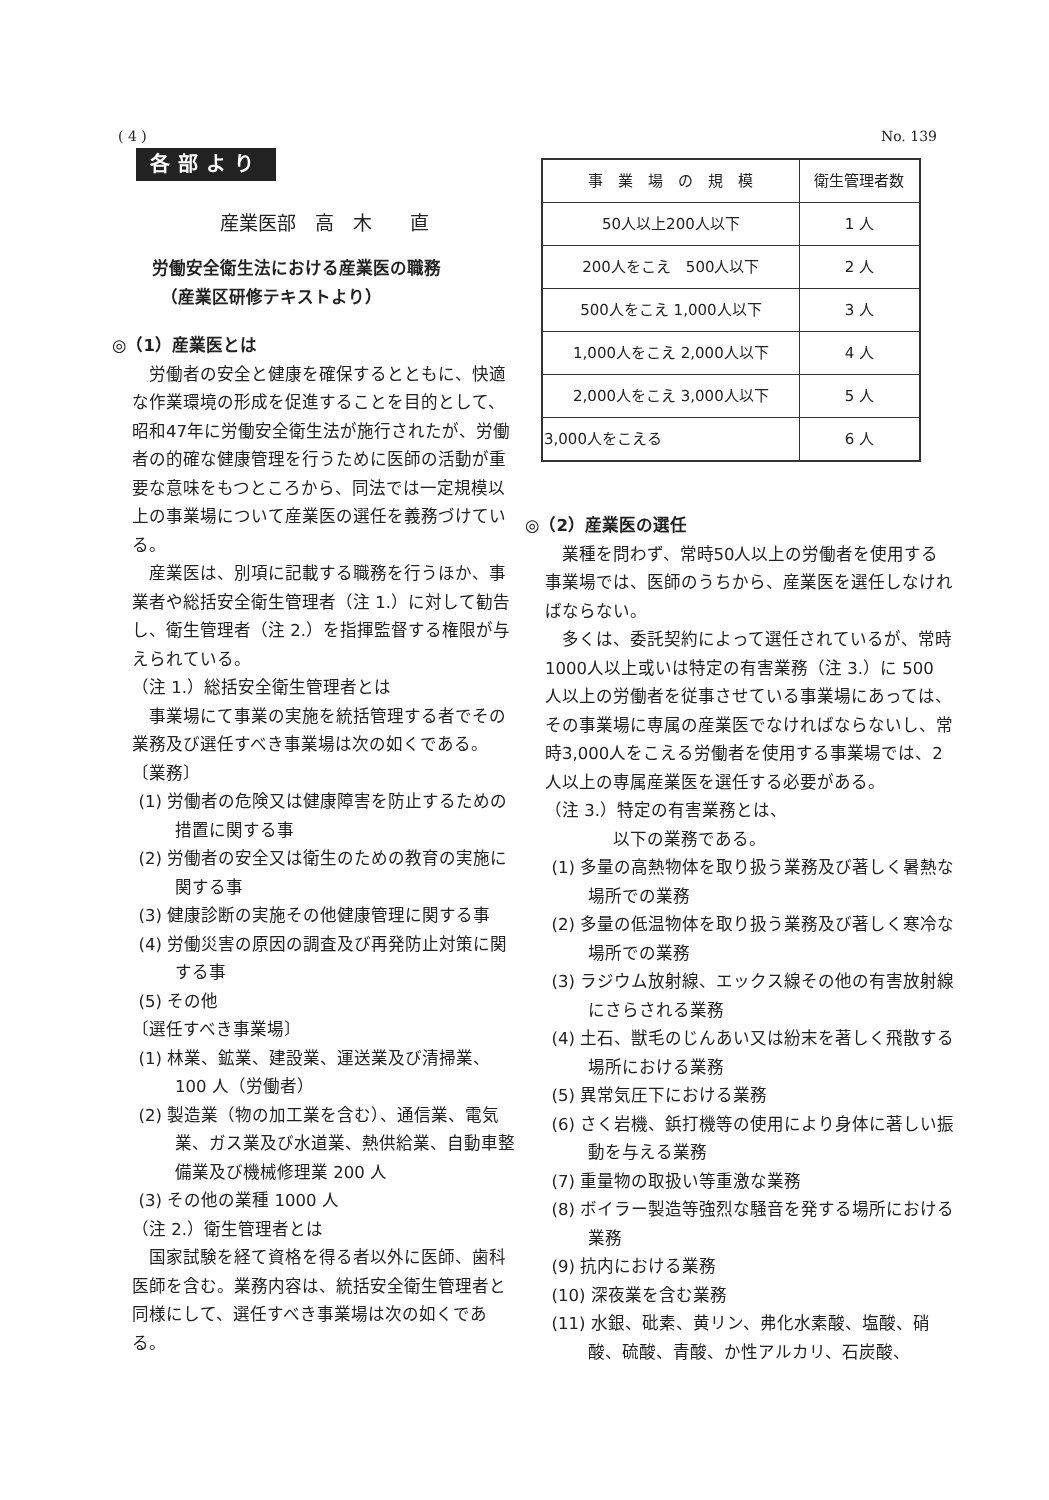( 4 ) No. 139
各部より
産業医部　高　木　　直
労働安全衛生法における産業医の職務
　（産業区研修テキストより）
◎（1）産業医とは
労働者の安全と健康を確保するとともに、快適な作業環境の形成を促進することを目的として、昭和47年に労働安全衛生法が施行されたが、労働者の的確な健康管理を行うために医師の活動が重要な意味をもつところから、同法では一定規模以上の事業場について産業医の選任を義務づけている。
産業医は、別項に記載する職務を行うほか、事業者や総括安全衛生管理者（注 1.）に対して勧告し、衛生管理者（注 2.）を指揮監督する権限が与えられている。
（注 1.）総括安全衛生管理者とは
事業場にて事業の実施を統括管理する者でその業務及び選任すべき事業場は次の如くである。
〔業務〕
(1) 労働者の危険又は健康障害を防止するための措置に関する事
(2) 労働者の安全又は衛生のための教育の実施に関する事
(3) 健康診断の実施その他健康管理に関する事
(4) 労働災害の原因の調査及び再発防止対策に関する事
(5) その他
〔選任すべき事業場〕
(1) 林業、鉱業、建設業、運送業及び清掃業、100 人（労働者）
(2) 製造業（物の加工業を含む）、通信業、電気業、ガス業及び水道業、熱供給業、自動車整備業及び機械修理業 200 人
(3) その他の業種 1000 人
（注 2.）衛生管理者とは
国家試験を経て資格を得る者以外に医師、歯科医師を含む。業務内容は、統括安全衛生管理者と同様にして、選任すべき事業場は次の如くである。
| 事 業 場 の 規 模 | 衛生管理者数 |
| 50人以上200人以下 | 1 人 |
| 200人をこえ 500人以下 | 2 人 |
| 500人をこえ 1,000人以下 | 3 人 |
| 1,000人をこえ 2,000人以下 | 4 人 |
| 2,000人をこえ 3,000人以下 | 5 人 |
| 3,000人をこえる | 6 人 |
◎（2）産業医の選任
業種を問わず、常時50人以上の労働者を使用する事業場では、医師のうちから、産業医を選任しなければならない。
多くは、委託契約によって選任されているが、常時1000人以上或いは特定の有害業務（注 3.）に 500 人以上の労働者を従事させている事業場にあっては、その事業場に専属の産業医でなければならないし、常時3,000人をこえる労働者を使用する事業場では、2人以上の専属産業医を選任する必要がある。
（注 3.）特定の有害業務とは、
　　　　以下の業務である。
(1) 多量の高熱物体を取り扱う業務及び著しく暑熱な場所での業務
(2) 多量の低温物体を取り扱う業務及び著しく寒冷な場所での業務
(3) ラジウム放射線、エックス線その他の有害放射線にさらされる業務
(4) 土石、獣毛のじんあい又は紛末を著しく飛散する場所における業務
(5) 異常気圧下における業務
(6) さく岩機、鋲打機等の使用により身体に著しい振動を与える業務
(7) 重量物の取扱い等重激な業務
(8) ボイラー製造等強烈な騒音を発する場所における業務
(9) 抗内における業務
(10) 深夜業を含む業務
(11) 水銀、砒素、黄リン、弗化水素酸、塩酸、硝酸、硫酸、青酸、か性アルカリ、石炭酸、